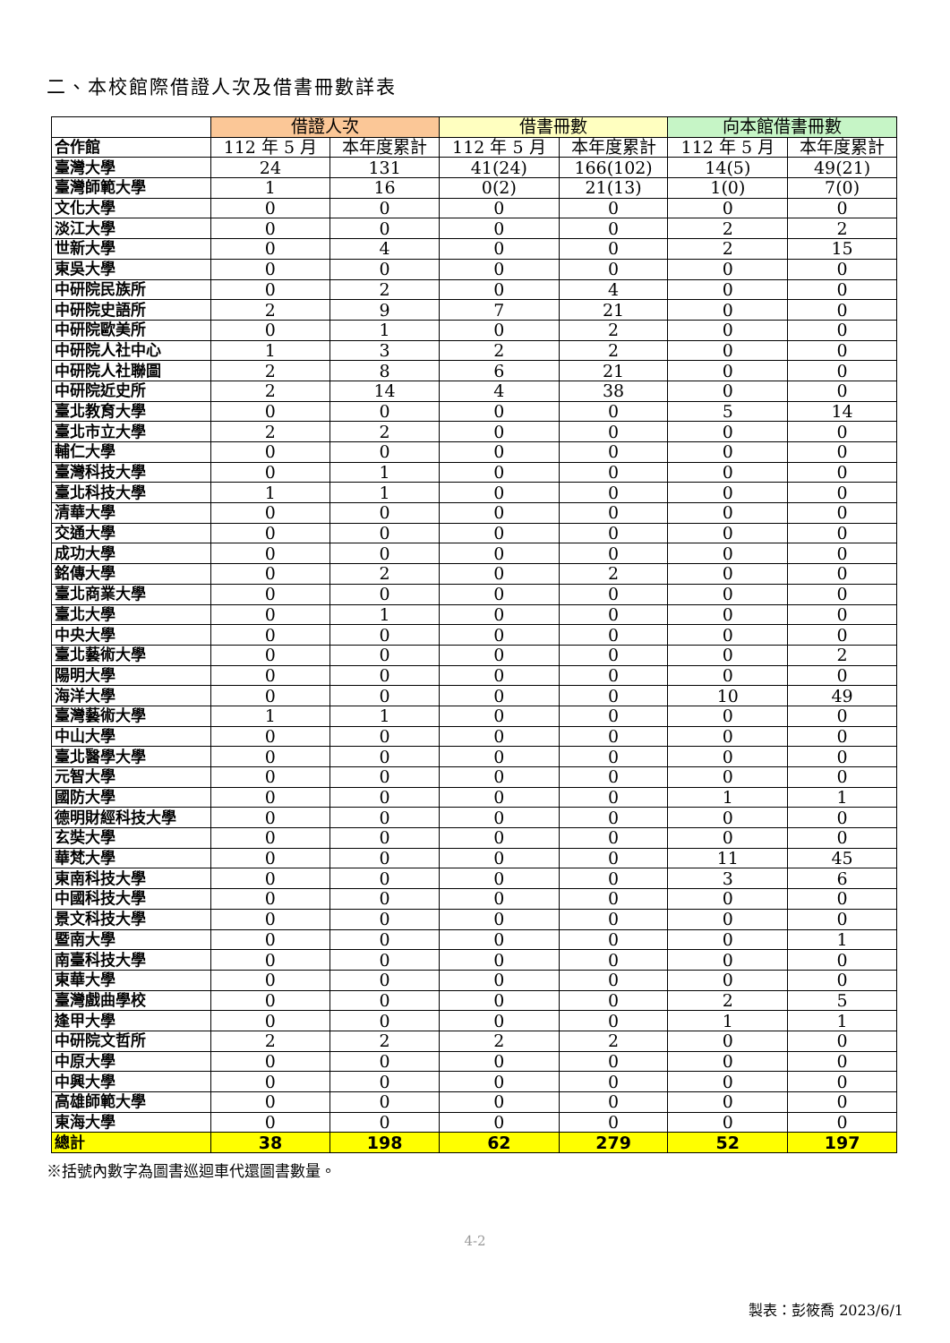二、本校館際借證人次及借書冊數詳表
| | 借證人次 | | 借書冊數 | | 向本館借書冊數 | |
| --- | --- | --- | --- | --- | --- | --- |
| 合作館 | 112 年 5 月 | 本年度累計 | 112 年 5 月 | 本年度累計 | 112 年 5 月 | 本年度累計 |
| 臺灣大學 | 24 | 131 | 41(24) | 166(102) | 14(5) | 49(21) |
| 臺灣師範大學 | 1 | 16 | 0(2) | 21(13) | 1(0) | 7(0) |
| 文化大學 | 0 | 0 | 0 | 0 | 0 | 0 |
| 淡江大學 | 0 | 0 | 0 | 0 | 2 | 2 |
| 世新大學 | 0 | 4 | 0 | 0 | 2 | 15 |
| 東吳大學 | 0 | 0 | 0 | 0 | 0 | 0 |
| 中研院民族所 | 0 | 2 | 0 | 4 | 0 | 0 |
| 中研院史語所 | 2 | 9 | 7 | 21 | 0 | 0 |
| 中研院歐美所 | 0 | 1 | 0 | 2 | 0 | 0 |
| 中研院人社中心 | 1 | 3 | 2 | 2 | 0 | 0 |
| 中研院人社聯圖 | 2 | 8 | 6 | 21 | 0 | 0 |
| 中研院近史所 | 2 | 14 | 4 | 38 | 0 | 0 |
| 臺北教育大學 | 0 | 0 | 0 | 0 | 5 | 14 |
| 臺北市立大學 | 2 | 2 | 0 | 0 | 0 | 0 |
| 輔仁大學 | 0 | 0 | 0 | 0 | 0 | 0 |
| 臺灣科技大學 | 0 | 1 | 0 | 0 | 0 | 0 |
| 臺北科技大學 | 1 | 1 | 0 | 0 | 0 | 0 |
| 清華大學 | 0 | 0 | 0 | 0 | 0 | 0 |
| 交通大學 | 0 | 0 | 0 | 0 | 0 | 0 |
| 成功大學 | 0 | 0 | 0 | 0 | 0 | 0 |
| 銘傳大學 | 0 | 2 | 0 | 2 | 0 | 0 |
| 臺北商業大學 | 0 | 0 | 0 | 0 | 0 | 0 |
| 臺北大學 | 0 | 1 | 0 | 0 | 0 | 0 |
| 中央大學 | 0 | 0 | 0 | 0 | 0 | 0 |
| 臺北藝術大學 | 0 | 0 | 0 | 0 | 0 | 2 |
| 陽明大學 | 0 | 0 | 0 | 0 | 0 | 0 |
| 海洋大學 | 0 | 0 | 0 | 0 | 10 | 49 |
| 臺灣藝術大學 | 1 | 1 | 0 | 0 | 0 | 0 |
| 中山大學 | 0 | 0 | 0 | 0 | 0 | 0 |
| 臺北醫學大學 | 0 | 0 | 0 | 0 | 0 | 0 |
| 元智大學 | 0 | 0 | 0 | 0 | 0 | 0 |
| 國防大學 | 0 | 0 | 0 | 0 | 1 | 1 |
| 德明財經科技大學 | 0 | 0 | 0 | 0 | 0 | 0 |
| 玄奘大學 | 0 | 0 | 0 | 0 | 0 | 0 |
| 華梵大學 | 0 | 0 | 0 | 0 | 11 | 45 |
| 東南科技大學 | 0 | 0 | 0 | 0 | 3 | 6 |
| 中國科技大學 | 0 | 0 | 0 | 0 | 0 | 0 |
| 景文科技大學 | 0 | 0 | 0 | 0 | 0 | 0 |
| 暨南大學 | 0 | 0 | 0 | 0 | 0 | 1 |
| 南臺科技大學 | 0 | 0 | 0 | 0 | 0 | 0 |
| 東華大學 | 0 | 0 | 0 | 0 | 0 | 0 |
| 臺灣戲曲學校 | 0 | 0 | 0 | 0 | 2 | 5 |
| 逢甲大學 | 0 | 0 | 0 | 0 | 1 | 1 |
| 中研院文哲所 | 2 | 2 | 2 | 2 | 0 | 0 |
| 中原大學 | 0 | 0 | 0 | 0 | 0 | 0 |
| 中興大學 | 0 | 0 | 0 | 0 | 0 | 0 |
| 高雄師範大學 | 0 | 0 | 0 | 0 | 0 | 0 |
| 東海大學 | 0 | 0 | 0 | 0 | 0 | 0 |
| 總計 | 38 | 198 | 62 | 279 | 52 | 197 |
※括號內數字為圖書巡迴車代還圖書數量。
4-2
製表：彭筱喬 2023/6/1